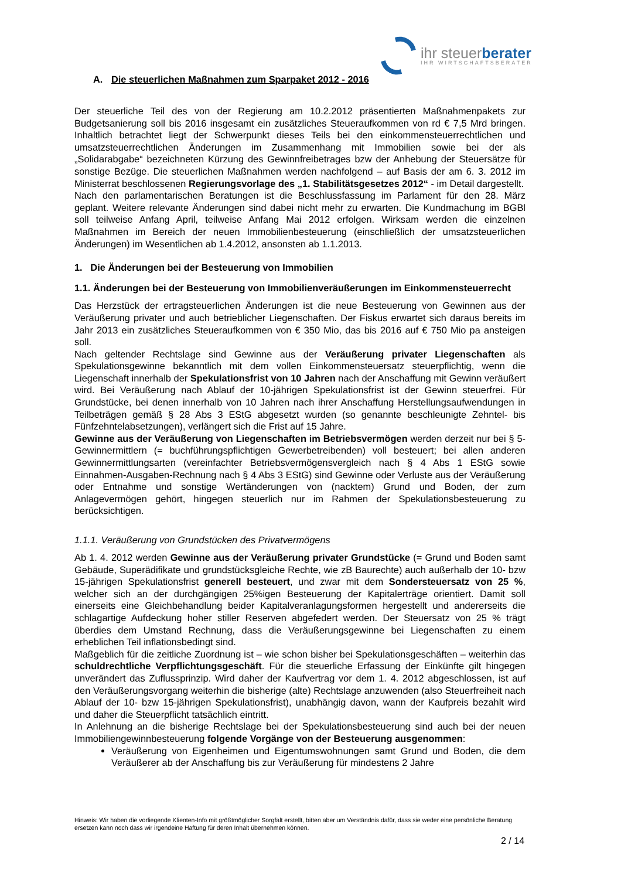ihr steuerberater
IHR WIRTSCHAFTSBERATER
A. Die steuerlichen Maßnahmen zum Sparpaket 2012 - 2016
Der steuerliche Teil des von der Regierung am 10.2.2012 präsentierten Maßnahmenpakets zur Budgetsanierung soll bis 2016 insgesamt ein zusätzliches Steueraufkommen von rd € 7,5 Mrd bringen. Inhaltlich betrachtet liegt der Schwerpunkt dieses Teils bei den einkommensteuerrechtlichen und umsatzsteuerrechtlichen Änderungen im Zusammenhang mit Immobilien sowie bei der als „Solidarabgabe“ bezeichneten Kürzung des Gewinnfreibetrages bzw der Anhebung der Steuersätze für sonstige Bezüge. Die steuerlichen Maßnahmen werden nachfolgend – auf Basis der am 6. 3. 2012 im Ministerrat beschlossenen Regierungsvorlage des „1. Stabilitätsgesetzes 2012“ - im Detail dargestellt.
Nach den parlamentarischen Beratungen ist die Beschlussfassung im Parlament für den 28. März geplant. Weitere relevante Änderungen sind dabei nicht mehr zu erwarten. Die Kundmachung im BGBl soll teilweise Anfang April, teilweise Anfang Mai 2012 erfolgen. Wirksam werden die einzelnen Maßnahmen im Bereich der neuen Immobilienbesteuerung (einschließlich der umsatzsteuerlichen Änderungen) im Wesentlichen ab 1.4.2012, ansonsten ab 1.1.2013.
1. Die Änderungen bei der Besteuerung von Immobilien
1.1. Änderungen bei der Besteuerung von Immobilienveräußerungen im Einkommensteuerrecht
Das Herzstück der ertragsteuerlichen Änderungen ist die neue Besteuerung von Gewinnen aus der Veräußerung privater und auch betrieblicher Liegenschaften. Der Fiskus erwartet sich daraus bereits im Jahr 2013 ein zusätzliches Steueraufkommen von € 350 Mio, das bis 2016 auf € 750 Mio pa ansteigen soll.
Nach geltender Rechtslage sind Gewinne aus der Veräußerung privater Liegenschaften als Spekulationsgewinne bekanntlich mit dem vollen Einkommensteuersatz steuerpflichtig, wenn die Liegenschaft innerhalb der Spekulationsfrist von 10 Jahren nach der Anschaffung mit Gewinn veräußert wird. Bei Veräußerung nach Ablauf der 10-jährigen Spekulationsfrist ist der Gewinn steuerfrei. Für Grundstücke, bei denen innerhalb von 10 Jahren nach ihrer Anschaffung Herstellungsaufwendungen in Teilbeträgen gemäß § 28 Abs 3 EStG abgesetzt wurden (so genannte beschleunigte Zehntel- bis Fünfzehntelabsetzungen), verlängert sich die Frist auf 15 Jahre.
Gewinne aus der Veräußerung von Liegenschaften im Betriebsvermögen werden derzeit nur bei § 5-Gewinnermittlern (= buchführungspflichtigen Gewerbetreibenden) voll besteuert; bei allen anderen Gewinnermittlungsarten (vereinfachter Betriebsvermögensvergleich nach § 4 Abs 1 EStG sowie Einnahmen-Ausgaben-Rechnung nach § 4 Abs 3 EStG) sind Gewinne oder Verluste aus der Veräußerung oder Entnahme und sonstige Wertänderungen von (nacktem) Grund und Boden, der zum Anlagevermögen gehört, hingegen steuerlich nur im Rahmen der Spekulationsbesteuerung zu berücksichtigen.
1.1.1. Veräußerung von Grundstücken des Privatvermögens
Ab 1. 4. 2012 werden Gewinne aus der Veräußerung privater Grundstücke (= Grund und Boden samt Gebäude, Superädifikate und grundstücksgleiche Rechte, wie zB Baurechte) auch außerhalb der 10- bzw 15-jährigen Spekulationsfrist generell besteuert, und zwar mit dem Sondersteuersatz von 25 %, welcher sich an der durchgängigen 25%igen Besteuerung der Kapitalerträge orientiert. Damit soll einerseits eine Gleichbehandlung beider Kapitalveranlagungsformen hergestellt und andererseits die schlagartige Aufdeckung hoher stiller Reserven abgefedert werden. Der Steuersatz von 25 % trägt überdies dem Umstand Rechnung, dass die Veräußerungsgewinne bei Liegenschaften zu einem erheblichen Teil inflationsbedingt sind.
Maßgeblich für die zeitliche Zuordnung ist – wie schon bisher bei Spekulationsgeschäften – weiterhin das schuldrechtliche Verpflichtungsgeschäft. Für die steuerliche Erfassung der Einkünfte gilt hingegen unverändert das Zuflussprinzip. Wird daher der Kaufvertrag vor dem 1. 4. 2012 abgeschlossen, ist auf den Veräußerungsvorgang weiterhin die bisherige (alte) Rechtslage anzuwenden (also Steuerfreiheit nach Ablauf der 10- bzw 15-jährigen Spekulationsfrist), unabhängig davon, wann der Kaufpreis bezahlt wird und daher die Steuerpflicht tatsächlich eintritt.
In Anlehnung an die bisherige Rechtslage bei der Spekulationsbesteuerung sind auch bei der neuen Immobiliengewinnbesteuerung folgende Vorgänge von der Besteuerung ausgenommen:
Veräußerung von Eigenheimen und Eigentumswohnungen samt Grund und Boden, die dem Veräußerer ab der Anschaffung bis zur Veräußerung für mindestens 2 Jahre
Hinweis: Wir haben die vorliegende Klienten-Info mit größtmöglicher Sorgfalt erstellt, bitten aber um Verständnis dafür, dass sie weder eine persönliche Beratung ersetzen kann noch dass wir irgendeine Haftung für deren Inhalt übernehmen können.
2 / 14